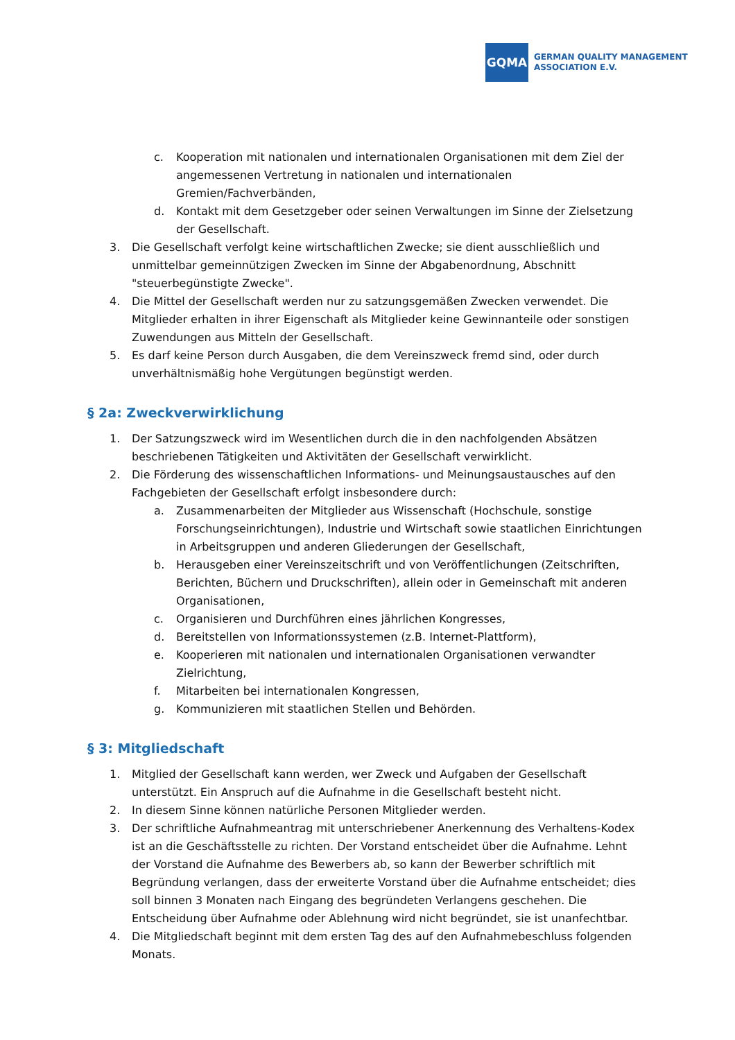GQMA
GERMAN QUALITY MANAGEMENT
ASSOCIATION E.V.
c. Kooperation mit nationalen und internationalen Organisationen mit dem Ziel der angemessenen Vertretung in nationalen und internationalen Gremien/Fachverbänden,
d. Kontakt mit dem Gesetzgeber oder seinen Verwaltungen im Sinne der Zielsetzung der Gesellschaft.
3. Die Gesellschaft verfolgt keine wirtschaftlichen Zwecke; sie dient ausschließlich und unmittelbar gemeinnützigen Zwecken im Sinne der Abgabenordnung, Abschnitt "steuerbegünstigte Zwecke".
4. Die Mittel der Gesellschaft werden nur zu satzungsgemäßen Zwecken verwendet. Die Mitglieder erhalten in ihrer Eigenschaft als Mitglieder keine Gewinnanteile oder sonstigen Zuwendungen aus Mitteln der Gesellschaft.
5. Es darf keine Person durch Ausgaben, die dem Vereinszweck fremd sind, oder durch unverhältnismäßig hohe Vergütungen begünstigt werden.
§ 2a: Zweckverwirklichung
1. Der Satzungszweck wird im Wesentlichen durch die in den nachfolgenden Absätzen beschriebenen Tätigkeiten und Aktivitäten der Gesellschaft verwirklicht.
2. Die Förderung des wissenschaftlichen Informations- und Meinungsaustausches auf den Fachgebieten der Gesellschaft erfolgt insbesondere durch:
a. Zusammenarbeiten der Mitglieder aus Wissenschaft (Hochschule, sonstige Forschungseinrichtungen), Industrie und Wirtschaft sowie staatlichen Einrichtungen in Arbeitsgruppen und anderen Gliederungen der Gesellschaft,
b. Herausgeben einer Vereinszeitschrift und von Veröffentlichungen (Zeitschriften, Berichten, Büchern und Druckschriften), allein oder in Gemeinschaft mit anderen Organisationen,
c. Organisieren und Durchführen eines jährlichen Kongresses,
d. Bereitstellen von Informationssystemen (z.B. Internet-Plattform),
e. Kooperieren mit nationalen und internationalen Organisationen verwandter Zielrichtung,
f. Mitarbeiten bei internationalen Kongressen,
g. Kommunizieren mit staatlichen Stellen und Behörden.
§ 3: Mitgliedschaft
1. Mitglied der Gesellschaft kann werden, wer Zweck und Aufgaben der Gesellschaft unterstützt. Ein Anspruch auf die Aufnahme in die Gesellschaft besteht nicht.
2. In diesem Sinne können natürliche Personen Mitglieder werden.
3. Der schriftliche Aufnahmeantrag mit unterschriebener Anerkennung des Verhaltens-Kodex ist an die Geschäftsstelle zu richten. Der Vorstand entscheidet über die Aufnahme. Lehnt der Vorstand die Aufnahme des Bewerbers ab, so kann der Bewerber schriftlich mit Begründung verlangen, dass der erweiterte Vorstand über die Aufnahme entscheidet; dies soll binnen 3 Monaten nach Eingang des begründeten Verlangens geschehen. Die Entscheidung über Aufnahme oder Ablehnung wird nicht begründet, sie ist unanfechtbar.
4. Die Mitgliedschaft beginnt mit dem ersten Tag des auf den Aufnahmebeschluss folgenden Monats.